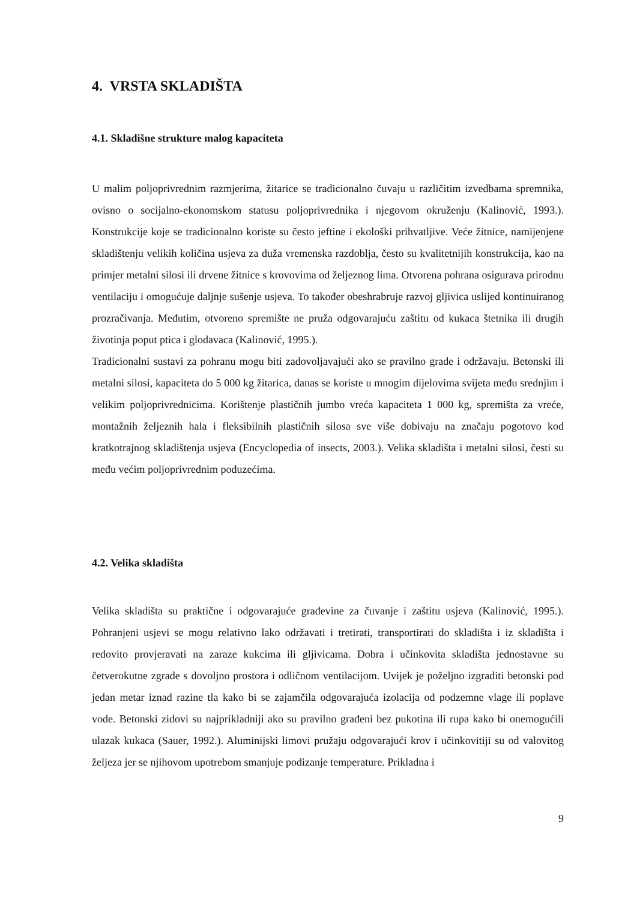4. VRSTA SKLADIŠTA
4.1. Skladišne strukture malog kapaciteta
U malim poljoprivrednim razmjerima, žitarice se tradicionalno čuvaju u različitim izvedbama spremnika, ovisno o socijalno-ekonomskom statusu poljoprivrednika i njegovom okruženju (Kalinović, 1993.). Konstrukcije koje se tradicionalno koriste su često jeftine i ekološki prihvatljive. Veće žitnice, namijenjene skladištenju velikih količina usjeva za duža vremenska razdoblja, često su kvalitetnijih konstrukcija, kao na primjer metalni silosi ili drvene žitnice s krovovima od željeznog lima. Otvorena pohrana osigurava prirodnu ventilaciju i omogućuje daljnje sušenje usjeva. To također obeshrabruje razvoj gljivica uslijed kontinuiranog prozračivanja. Međutim, otvoreno spremište ne pruža odgovarajuću zaštitu od kukaca štetnika ili drugih životinja poput ptica i glodavaca (Kalinović, 1995.).
Tradicionalni sustavi za pohranu mogu biti zadovoljavajući ako se pravilno grade i održavaju. Betonski ili metalni silosi, kapaciteta do 5 000 kg žitarica, danas se koriste u mnogim dijelovima svijeta među srednjim i velikim poljoprivrednicima. Korištenje plastičnih jumbo vreća kapaciteta 1 000 kg, spremišta za vreće, montažnih željeznih hala i fleksibilnih plastičnih silosa sve više dobivaju na značaju pogotovo kod kratkotrajnog skladištenja usjeva (Encyclopedia of insects, 2003.). Velika skladišta i metalni silosi, česti su među većim poljoprivrednim poduzećima.
4.2. Velika skladišta
Velika skladišta su praktične i odgovarajuće građevine za čuvanje i zaštitu usjeva (Kalinović, 1995.). Pohranjeni usjevi se mogu relativno lako održavati i tretirati, transportirati do skladišta i iz skladišta i redovito provjeravati na zaraze kukcima ili gljivicama. Dobra i učinkovita skladišta jednostavne su četverokutne zgrade s dovoljno prostora i odličnom ventilacijom. Uvijek je poželjno izgraditi betonski pod jedan metar iznad razine tla kako bi se zajamčila odgovarajuća izolacija od podzemne vlage ili poplave vode. Betonski zidovi su najprikladniji ako su pravilno građeni bez pukotina ili rupa kako bi onemogućili ulazak kukaca (Sauer, 1992.). Aluminijski limovi pružaju odgovarajući krov i učinkovitiji su od valovitog željeza jer se njihovom upotrebom smanjuje podizanje temperature. Prikladna i
9